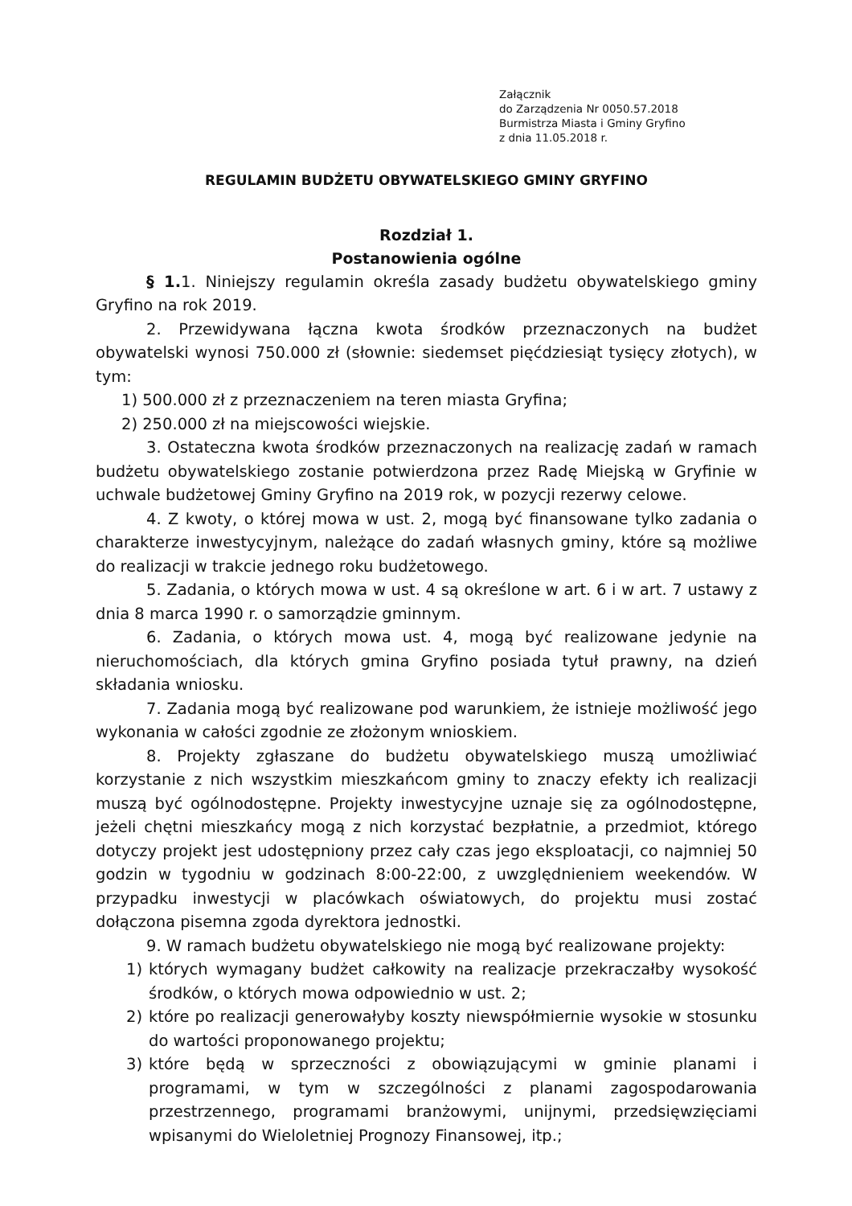Załącznik
do Zarządzenia Nr 0050.57.2018
Burmistrza Miasta i Gminy Gryfino
z dnia 11.05.2018 r.
REGULAMIN BUDŻETU OBYWATELSKIEGO GMINY GRYFINO
Rozdział 1.
Postanowienia ogólne
§ 1. 1. Niniejszy regulamin określa zasady budżetu obywatelskiego gminy Gryfino na rok 2019.
2. Przewidywana łączna kwota środków przeznaczonych na budżet obywatelski wynosi 750.000 zł (słownie: siedemset pięćdziesiąt tysięcy złotych), w tym:
1) 500.000 zł z przeznaczeniem na teren miasta Gryfina;
2) 250.000 zł na miejscowości wiejskie.
3. Ostateczna kwota środków przeznaczonych na realizację zadań w ramach budżetu obywatelskiego zostanie potwierdzona przez Radę Miejską w Gryfinie w uchwale budżetowej Gminy Gryfino na 2019 rok, w pozycji rezerwy celowe.
4. Z kwoty, o której mowa w ust. 2, mogą być finansowane tylko zadania o charakterze inwestycyjnym, należące do zadań własnych gminy, które są możliwe do realizacji w trakcie jednego roku budżetowego.
5. Zadania, o których mowa w ust. 4 są określone w art. 6 i w art. 7 ustawy z dnia 8 marca 1990 r. o samorządzie gminnym.
6. Zadania, o których mowa ust. 4, mogą być realizowane jedynie na nieruchomościach, dla których gmina Gryfino posiada tytuł prawny, na dzień składania wniosku.
7. Zadania mogą być realizowane pod warunkiem, że istnieje możliwość jego wykonania w całości zgodnie ze złożonym wnioskiem.
8. Projekty zgłaszane do budżetu obywatelskiego muszą umożliwiać korzystanie z nich wszystkim mieszkańcom gminy to znaczy efekty ich realizacji muszą być ogólnodostępne. Projekty inwestycyjne uznaje się za ogólnodostępne, jeżeli chętni mieszkańcy mogą z nich korzystać bezpłatnie, a przedmiot, którego dotyczy projekt jest udostępniony przez cały czas jego eksploatacji, co najmniej 50 godzin w tygodniu w godzinach 8:00-22:00, z uwzględnieniem weekendów. W przypadku inwestycji w placówkach oświatowych, do projektu musi zostać dołączona pisemna zgoda dyrektora jednostki.
9. W ramach budżetu obywatelskiego nie mogą być realizowane projekty:
1) których wymagany budżet całkowity na realizacje przekraczałby wysokość środków, o których mowa odpowiednio w ust. 2;
2) które po realizacji generowałyby koszty niewspółmiernie wysokie w stosunku do wartości proponowanego projektu;
3) które będą w sprzeczności z obowiązującymi w gminie planami i programami, w tym w szczególności z planami zagospodarowania przestrzennego, programami branżowymi, unijnymi, przedsięwzięciami wpisanymi do Wieloletniej Prognozy Finansowej, itp.;